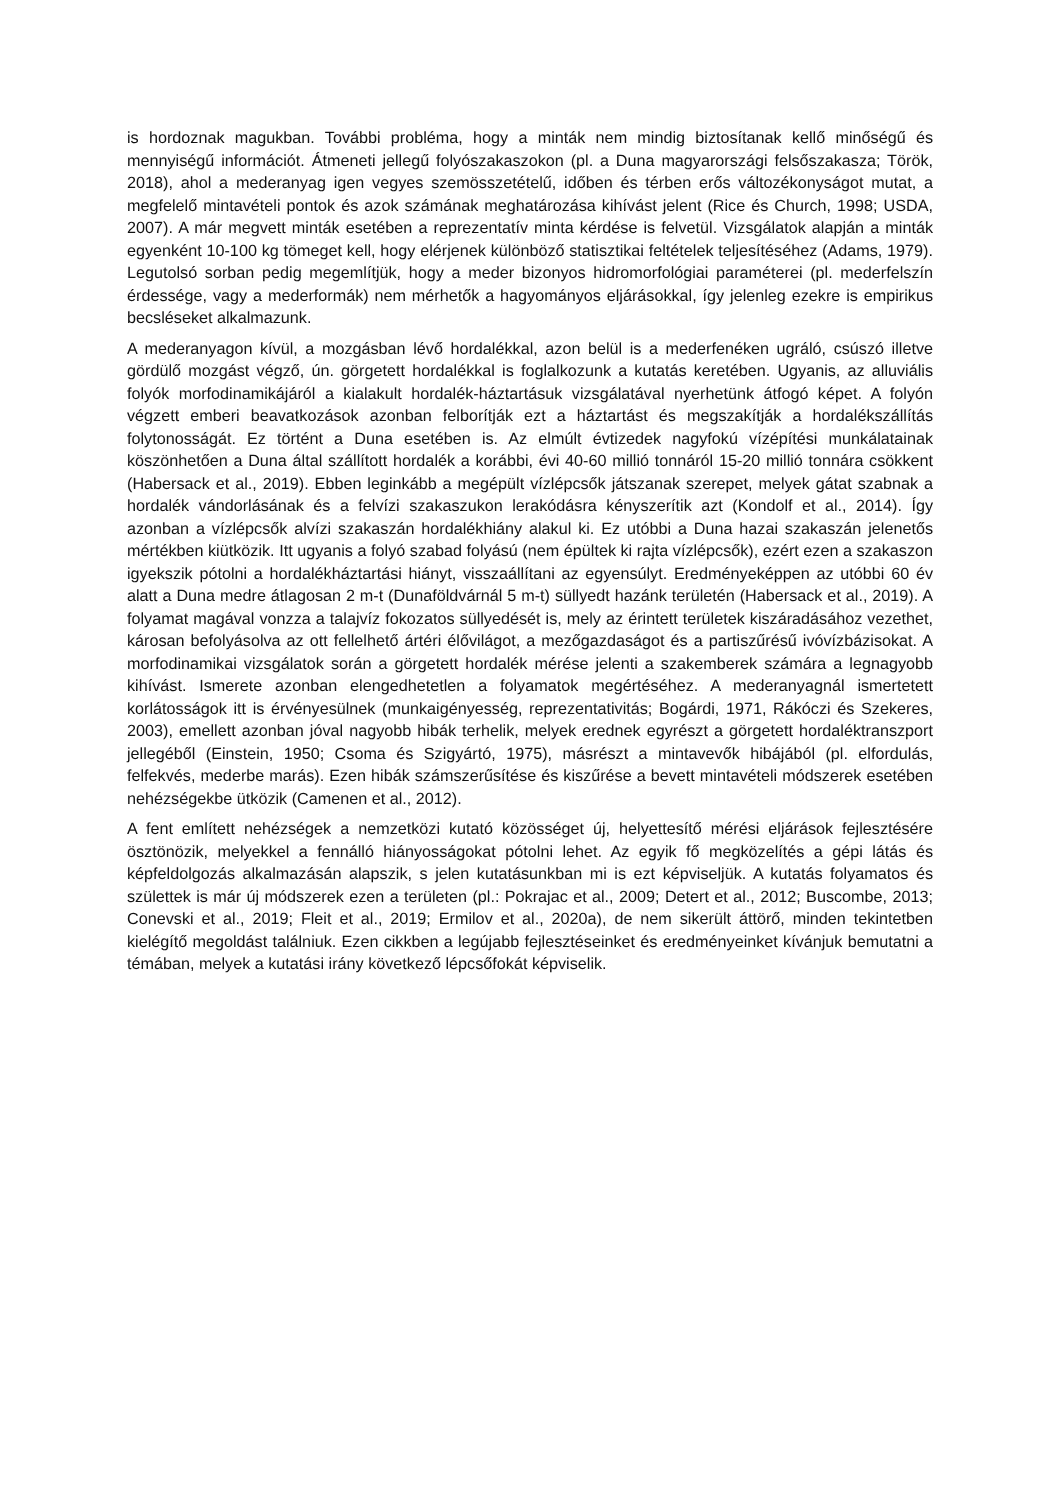is hordoznak magukban. További probléma, hogy a minták nem mindig biztosítanak kellő minőségű és mennyiségű információt. Átmeneti jellegű folyószakaszokon (pl. a Duna magyarországi felsőszakasza; Török, 2018), ahol a mederanyag igen vegyes szemösszetételű, időben és térben erős változékonyságot mutat, a megfelelő mintavételi pontok és azok számának meghatározása kihívást jelent (Rice és Church, 1998; USDA, 2007). A már megvett minták esetében a reprezentatív minta kérdése is felvetül. Vizsgálatok alapján a minták egyenként 10-100 kg tömeget kell, hogy elérjenek különböző statisztikai feltételek teljesítéséhez (Adams, 1979). Legutolsó sorban pedig megemlítjük, hogy a meder bizonyos hidromorfológiai paraméterei (pl. mederfelszín érdessége, vagy a mederformák) nem mérhetők a hagyományos eljárásokkal, így jelenleg ezekre is empirikus becsléseket alkalmazunk.
A mederanyagon kívül, a mozgásban lévő hordalékkal, azon belül is a mederfenéken ugráló, csúszó illetve gördülő mozgást végző, ún. görgetett hordalékkal is foglalkozunk a kutatás keretében. Ugyanis, az alluviális folyók morfodinamikájáról a kialakult hordalék-háztartásuk vizsgálatával nyerhetünk átfogó képet. A folyón végzett emberi beavatkozások azonban felborítják ezt a háztartást és megszakítják a hordalékszállítás folytonosságát. Ez történt a Duna esetében is. Az elmúlt évtizedek nagyfokú vízépítési munkálatainak köszönhetően a Duna által szállított hordalék a korábbi, évi 40-60 millió tonnáról 15-20 millió tonnára csökkent (Habersack et al., 2019). Ebben leginkább a megépült vízlépcsők játszanak szerepet, melyek gátat szabnak a hordalék vándorlásának és a felvízi szakaszukon lerakódásra kényszerítik azt (Kondolf et al., 2014). Így azonban a vízlépcsők alvízi szakaszán hordalékhiány alakul ki. Ez utóbbi a Duna hazai szakaszán jelenetős mértékben kiütközik. Itt ugyanis a folyó szabad folyású (nem épültek ki rajta vízlépcsők), ezért ezen a szakaszon igyekszik pótolni a hordalékháztartási hiányt, visszaállítani az egyensúlyt. Eredményeképpen az utóbbi 60 év alatt a Duna medre átlagosan 2 m-t (Dunaföldvárnál 5 m-t) süllyedt hazánk területén (Habersack et al., 2019). A folyamat magával vonzza a talajvíz fokozatos süllyedését is, mely az érintett területek kiszáradásához vezethet, károsan befolyásolva az ott fellelhető ártéri élővilágot, a mezőgazdaságot és a partiszűrésű ivóvízbázisokat. A morfodinamikai vizsgálatok során a görgetett hordalék mérése jelenti a szakemberek számára a legnagyobb kihívást. Ismerete azonban elengedhetetlen a folyamatok megértéséhez. A mederanyagnál ismertetett korlátosságok itt is érvényesülnek (munkaigényesség, reprezentativitás; Bogárdi, 1971, Rákóczi és Szekeres, 2003), emellett azonban jóval nagyobb hibák terhelik, melyek erednek egyrészt a görgetett hordaléktranszport jellegéből (Einstein, 1950; Csoma és Szigyártó, 1975), másrészt a mintavevők hibájából (pl. elfordulás, felfekvés, mederbe marás). Ezen hibák számszerűsítése és kiszűrése a bevett mintavételi módszerek esetében nehézségekbe ütközik (Camenen et al., 2012).
A fent említett nehézségek a nemzetközi kutató közösséget új, helyettesítő mérési eljárások fejlesztésére ösztönözik, melyekkel a fennálló hiányosságokat pótolni lehet. Az egyik fő megközelítés a gépi látás és képfeldolgozás alkalmazásán alapszik, s jelen kutatásunkban mi is ezt képviseljük. A kutatás folyamatos és születtek is már új módszerek ezen a területen (pl.: Pokrajac et al., 2009; Detert et al., 2012; Buscombe, 2013; Conevski et al., 2019; Fleit et al., 2019; Ermilov et al., 2020a), de nem sikerült áttörő, minden tekintetben kielégítő megoldást találniuk. Ezen cikkben a legújabb fejlesztéseinket és eredményeinket kívánjuk bemutatni a témában, melyek a kutatási irány következő lépcsőfokát képviselik.